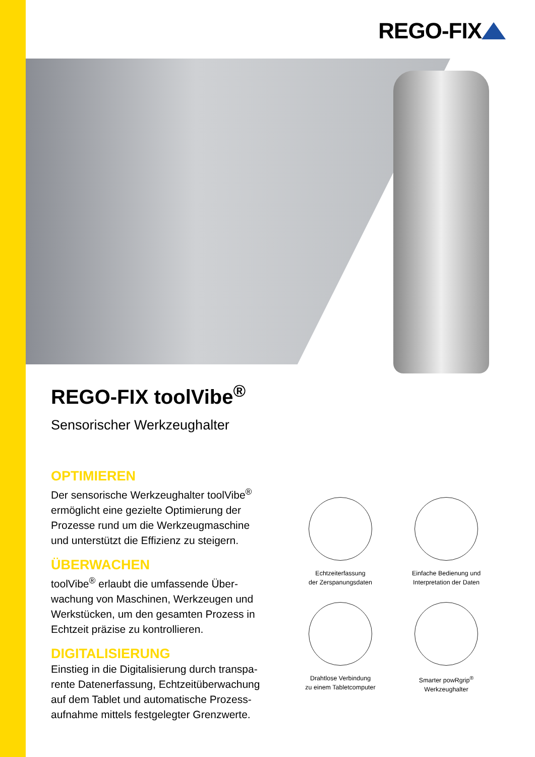REGO-FIX
REGO-FIX toolVibe<sup>®</sup>
Sensorischer Werkzeughalter
OPTIMIEREN
Der sensorische Werkzeughalter toolVibe<sup>®</sup> ermöglicht eine gezielte Optimierung der Prozesse rund um die Werkzeugmaschine und unterstützt die Effizienz zu steigern.
ÜBERWACHEN
toolVibe<sup>®</sup> erlaubt die umfassende Über-wachung von Maschinen, Werkzeugen und Werkstücken, um den gesamten Prozess in Echtzeit präzise zu kontrollieren.
DIGITALISIERUNG
Einstieg in die Digitalisierung durch transpa-rente Datenerfassung, Echtzeitüberwachung auf dem Tablet und automatische Prozess-aufnahme mittels festgelegter Grenzwerte.
Echtzeiterfassung
der Zerspanungsdaten
Einfache Bedienung und
Interpretation der Daten
Drahtlose Verbindung
zu einem Tabletcomputer
Smarter powRgrip<sup>®</sup>
Werkzeughalter